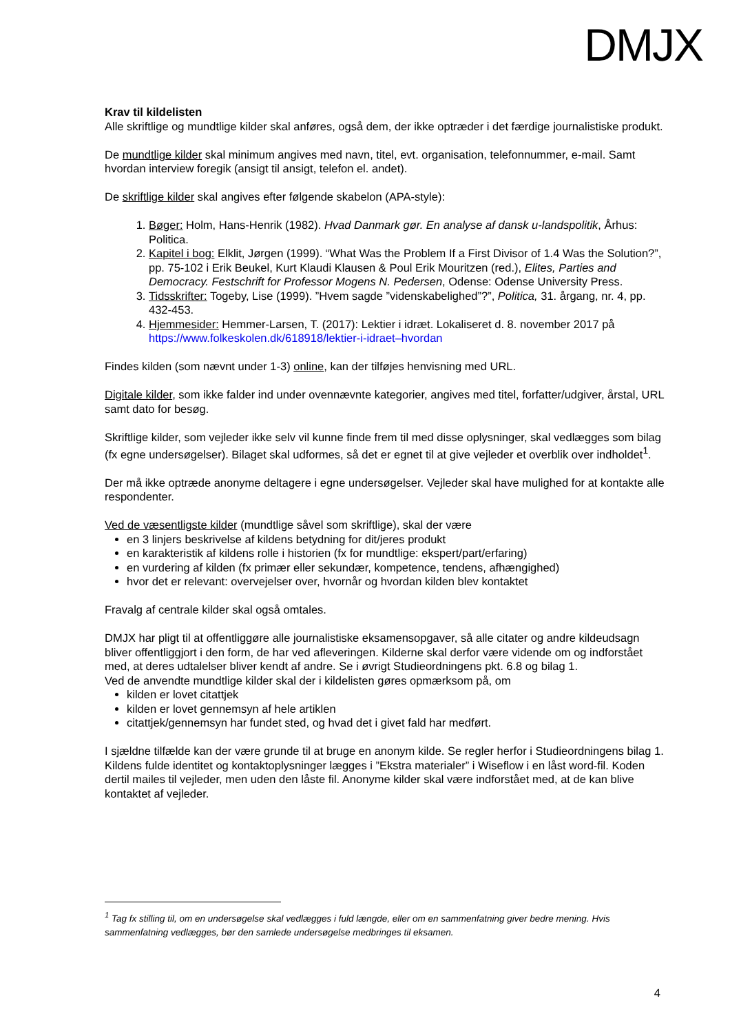DMJX
Krav til kildelisten
Alle skriftlige og mundtlige kilder skal anføres, også dem, der ikke optræder i det færdige journalistiske produkt.
De mundtlige kilder skal minimum angives med navn, titel, evt. organisation, telefonnummer, e-mail. Samt hvordan interview foregik (ansigt til ansigt, telefon el. andet).
De skriftlige kilder skal angives efter følgende skabelon (APA-style):
1. Bøger: Holm, Hans-Henrik (1982). Hvad Danmark gør. En analyse af dansk u-landspolitik, Århus: Politica.
2. Kapitel i bog: Elklit, Jørgen (1999). “What Was the Problem If a First Divisor of 1.4 Was the Solution?”, pp. 75-102 i Erik Beukel, Kurt Klaudi Klausen & Poul Erik Mouritzen (red.), Elites, Parties and Democracy. Festschrift for Professor Mogens N. Pedersen, Odense: Odense University Press.
3. Tidsskrifter: Togeby, Lise (1999). ”Hvem sagde ”videnskabelighed”?”, Politica, 31. årgang, nr. 4, pp. 432-453.
4. Hjemmesider: Hemmer-Larsen, T. (2017): Lektier i idræt. Lokaliseret d. 8. november 2017 på https://www.folkeskolen.dk/618918/lektier-i-idraet–hvordan
Findes kilden (som nævnt under 1-3) online, kan der tilføjes henvisning med URL.
Digitale kilder, som ikke falder ind under ovennævnte kategorier, angives med titel, forfatter/udgiver, årstal, URL samt dato for besøg.
Skriftlige kilder, som vejleder ikke selv vil kunne finde frem til med disse oplysninger, skal vedlægges som bilag (fx egne undersøgelser). Bilaget skal udformes, så det er egnet til at give vejleder et overblik over indholdet<sup>1</sup>.
Der må ikke optræde anonyme deltagere i egne undersøgelser. Vejleder skal have mulighed for at kontakte alle respondenter.
Ved de væsentligste kilder (mundtlige såvel som skriftlige), skal der være
en 3 linjers beskrivelse af kildens betydning for dit/jeres produkt
en karakteristik af kildens rolle i historien (fx for mundtlige: ekspert/part/erfaring)
en vurdering af kilden (fx primær eller sekundær, kompetence, tendens, afhængighed)
hvor det er relevant: overvejelser over, hvornår og hvordan kilden blev kontaktet
Fravalg af centrale kilder skal også omtales.
DMJX har pligt til at offentliggøre alle journalistiske eksamensopgaver, så alle citater og andre kildeudsagn bliver offentliggjort i den form, de har ved afleveringen. Kilderne skal derfor være vidende om og indforstået med, at deres udtalelser bliver kendt af andre. Se i øvrigt Studieordningens pkt. 6.8 og bilag 1.
Ved de anvendte mundtlige kilder skal der i kildelisten gøres opmærksom på, om
kilden er lovet citattjek
kilden er lovet gennemsyn af hele artiklen
citattjek/gennemsyn har fundet sted, og hvad det i givet fald har medført.
I sjældne tilfælde kan der være grunde til at bruge en anonym kilde. Se regler herfor i Studieordningens bilag 1. Kildens fulde identitet og kontaktoplysninger lægges i ”Ekstra materialer” i Wiseflow i en låst word-fil. Koden dertil mailes til vejleder, men uden den låste fil. Anonyme kilder skal være indforstået med, at de kan blive kontaktet af vejleder.
<sup>1</sup> Tag fx stilling til, om en undersøgelse skal vedlægges i fuld længde, eller om en sammenfatning giver bedre mening. Hvis sammenfatning vedlægges, bør den samlede undersøgelse medbringes til eksamen.
4